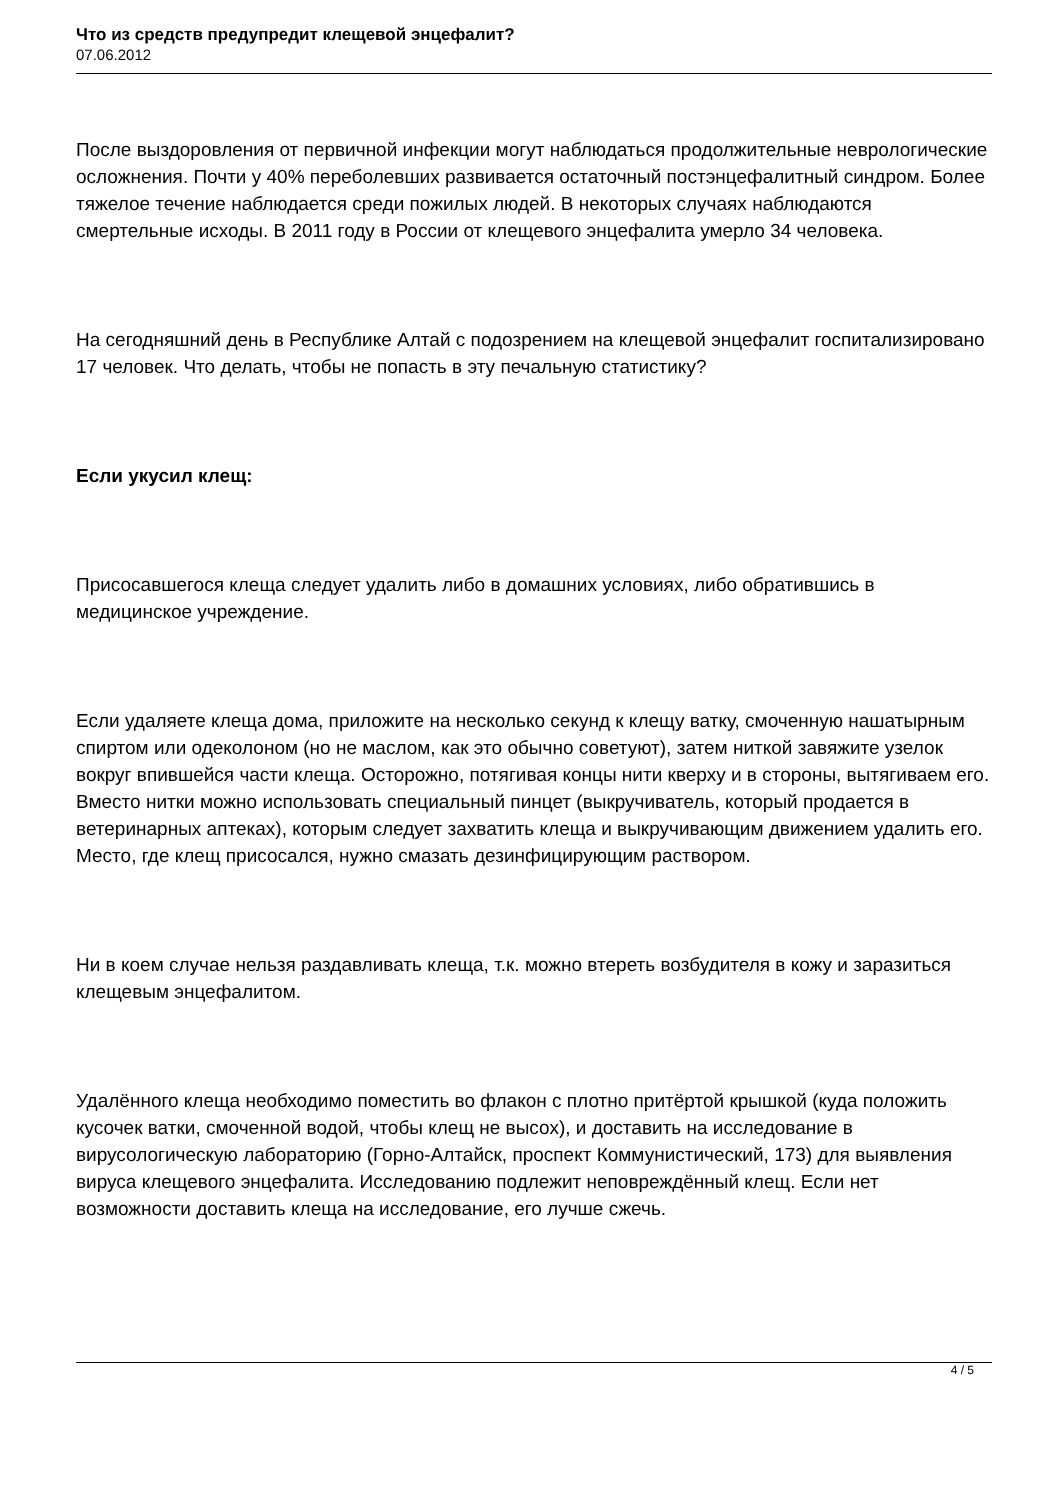Что из средств предупредит клещевой энцефалит?
07.06.2012
После выздоровления от первичной инфекции могут наблюдаться продолжительные неврологические осложнения. Почти у 40% переболевших развивается остаточный постэнцефалитный синдром. Более тяжелое течение наблюдается среди пожилых людей. В некоторых случаях наблюдаются смертельные исходы. В 2011 году в России от клещевого энцефалита умерло 34 человека.
На сегодняшний день в Республике Алтай с подозрением на клещевой энцефалит госпитализировано 17 человек. Что делать, чтобы не попасть в эту печальную статистику?
Если укусил клещ:
Присосавшегося клеща следует удалить либо в домашних условиях, либо обратившись в медицинское учреждение.
Если удаляете клеща дома, приложите на несколько секунд к клещу ватку, смоченную нашатырным спиртом или одеколоном (но не маслом, как это обычно советуют), затем ниткой завяжите узелок вокруг впившейся части клеща. Осторожно, потягивая концы нити кверху и в стороны, вытягиваем его. Вместо нитки можно использовать специальный пинцет (выкручиватель, который продается в ветеринарных аптеках), которым следует захватить клеща и выкручивающим движением удалить его. Место, где клещ присосался, нужно смазать дезинфицирующим раствором.
Ни в коем случае нельзя раздавливать клеща, т.к. можно втереть возбудителя в кожу и заразиться клещевым энцефалитом.
Удалённого клеща необходимо поместить во флакон с плотно притёртой крышкой (куда положить кусочек ватки, смоченной водой, чтобы клещ не высох), и доставить на исследование в вирусологическую лабораторию (Горно-Алтайск, проспект Коммунистический, 173) для выявления вируса клещевого энцефалита. Исследованию подлежит неповреждённый клещ. Если нет возможности доставить клеща на исследование, его лучше сжечь.
4 / 5